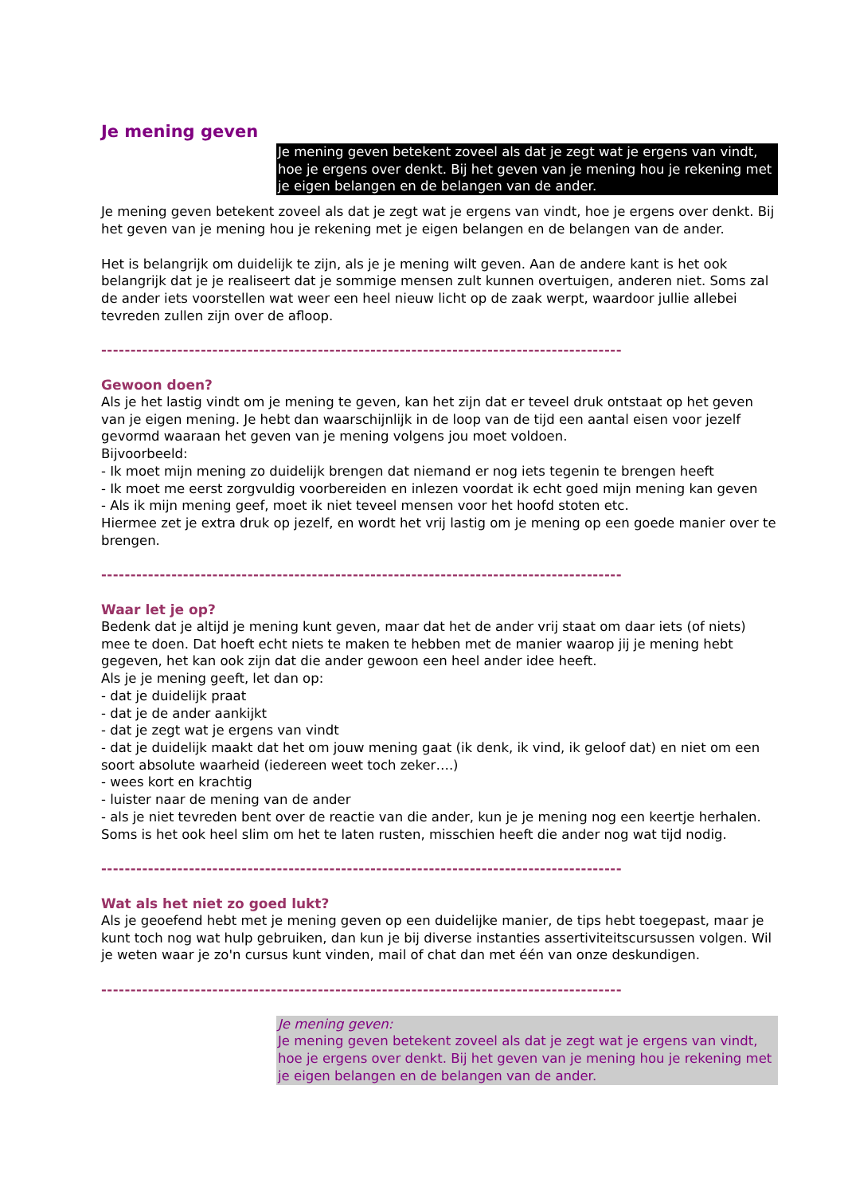Je mening geven
Je mening geven betekent zoveel als dat je zegt wat je ergens van vindt, hoe je ergens over denkt. Bij het geven van je mening hou je rekening met je eigen belangen en de belangen van de ander.
Je mening geven betekent zoveel als dat je zegt wat je ergens van vindt, hoe je ergens over denkt. Bij het geven van je mening hou je rekening met je eigen belangen en de belangen van de ander.
Het is belangrijk om duidelijk te zijn, als je je mening wilt geven. Aan de andere kant is het ook belangrijk dat je je realiseert dat je sommige mensen zult kunnen overtuigen, anderen niet. Soms zal de ander iets voorstellen wat weer een heel nieuw licht op de zaak werpt, waardoor jullie allebei tevreden zullen zijn over de afloop.
-----------------------------------------------------------------------------------------
Gewoon doen?
Als je het lastig vindt om je mening te geven, kan het zijn dat er teveel druk ontstaat op het geven van je eigen mening. Je hebt dan waarschijnlijk in de loop van de tijd een aantal eisen voor jezelf gevormd waaraan het geven van je mening volgens jou moet voldoen.
Bijvoorbeeld:
- Ik moet mijn mening zo duidelijk brengen dat niemand er nog iets tegenin te brengen heeft
- Ik moet me eerst zorgvuldig voorbereiden en inlezen voordat ik echt goed mijn mening kan geven
- Als ik mijn mening geef, moet ik niet teveel mensen voor het hoofd stoten etc.
Hiermee zet je extra druk op jezelf, en wordt het vrij lastig om je mening op een goede manier over te brengen.
-----------------------------------------------------------------------------------------
Waar let je op?
Bedenk dat je altijd je mening kunt geven, maar dat het de ander vrij staat om daar iets (of niets) mee te doen. Dat hoeft echt niets te maken te hebben met de manier waarop jij je mening hebt gegeven, het kan ook zijn dat die ander gewoon een heel ander idee heeft.
Als je je mening geeft, let dan op:
- dat je duidelijk praat
- dat je de ander aankijkt
- dat je zegt wat je ergens van vindt
- dat je duidelijk maakt dat het om jouw mening gaat (ik denk, ik vind, ik geloof dat) en niet om een soort absolute waarheid (iedereen weet toch zeker….)
- wees kort en krachtig
- luister naar de mening van de ander
- als je niet tevreden bent over de reactie van die ander, kun je je mening nog een keertje herhalen. Soms is het ook heel slim om het te laten rusten, misschien heeft die ander nog wat tijd nodig.
-----------------------------------------------------------------------------------------
Wat als het niet zo goed lukt?
Als je geoefend hebt met je mening geven op een duidelijke manier, de tips hebt toegepast, maar je kunt toch nog wat hulp gebruiken, dan kun je bij diverse instanties assertiviteitscursussen volgen. Wil je weten waar je zo'n cursus kunt vinden, mail of chat dan met één van onze deskundigen.
-----------------------------------------------------------------------------------------
Je mening geven:
Je mening geven betekent zoveel als dat je zegt wat je ergens van vindt, hoe je ergens over denkt. Bij het geven van je mening hou je rekening met je eigen belangen en de belangen van de ander.